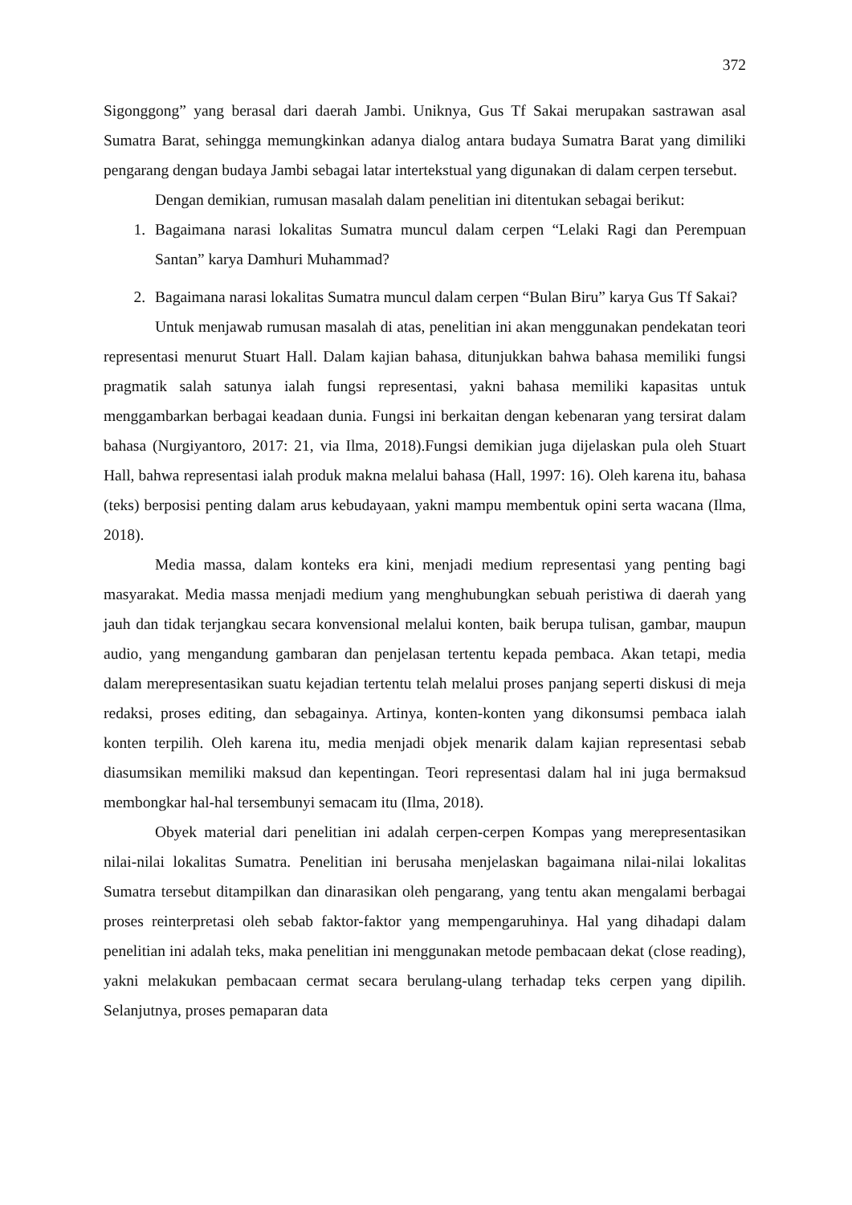372
Sigonggong” yang berasal dari daerah Jambi. Uniknya, Gus Tf Sakai merupakan sastrawan asal Sumatra Barat, sehingga memungkinkan adanya dialog antara budaya Sumatra Barat yang dimiliki pengarang dengan budaya Jambi sebagai latar intertekstual yang digunakan di dalam cerpen tersebut.
Dengan demikian, rumusan masalah dalam penelitian ini ditentukan sebagai berikut:
1. Bagaimana narasi lokalitas Sumatra muncul dalam cerpen “Lelaki Ragi dan Perempuan Santan” karya Damhuri Muhammad?
2. Bagaimana narasi lokalitas Sumatra muncul dalam cerpen “Bulan Biru” karya Gus Tf Sakai?
Untuk menjawab rumusan masalah di atas, penelitian ini akan menggunakan pendekatan teori representasi menurut Stuart Hall. Dalam kajian bahasa, ditunjukkan bahwa bahasa memiliki fungsi pragmatik salah satunya ialah fungsi representasi, yakni bahasa memiliki kapasitas untuk menggambarkan berbagai keadaan dunia. Fungsi ini berkaitan dengan kebenaran yang tersirat dalam bahasa (Nurgiyantoro, 2017: 21, via Ilma, 2018).Fungsi demikian juga dijelaskan pula oleh Stuart Hall, bahwa representasi ialah produk makna melalui bahasa (Hall, 1997: 16). Oleh karena itu, bahasa (teks) berposisi penting dalam arus kebudayaan, yakni mampu membentuk opini serta wacana (Ilma, 2018).
Media massa, dalam konteks era kini, menjadi medium representasi yang penting bagi masyarakat. Media massa menjadi medium yang menghubungkan sebuah peristiwa di daerah yang jauh dan tidak terjangkau secara konvensional melalui konten, baik berupa tulisan, gambar, maupun audio, yang mengandung gambaran dan penjelasan tertentu kepada pembaca. Akan tetapi, media dalam merepresentasikan suatu kejadian tertentu telah melalui proses panjang seperti diskusi di meja redaksi, proses editing, dan sebagainya. Artinya, konten-konten yang dikonsumsi pembaca ialah konten terpilih. Oleh karena itu, media menjadi objek menarik dalam kajian representasi sebab diasumsikan memiliki maksud dan kepentingan. Teori representasi dalam hal ini juga bermaksud membongkar hal-hal tersembunyi semacam itu (Ilma, 2018).
Obyek material dari penelitian ini adalah cerpen-cerpen Kompas yang merepresentasikan nilai-nilai lokalitas Sumatra. Penelitian ini berusaha menjelaskan bagaimana nilai-nilai lokalitas Sumatra tersebut ditampilkan dan dinarasikan oleh pengarang, yang tentu akan mengalami berbagai proses reinterpretasi oleh sebab faktor-faktor yang mempengaruhinya. Hal yang dihadapi dalam penelitian ini adalah teks, maka penelitian ini menggunakan metode pembacaan dekat (close reading), yakni melakukan pembacaan cermat secara berulang-ulang terhadap teks cerpen yang dipilih. Selanjutnya, proses pemaparan data